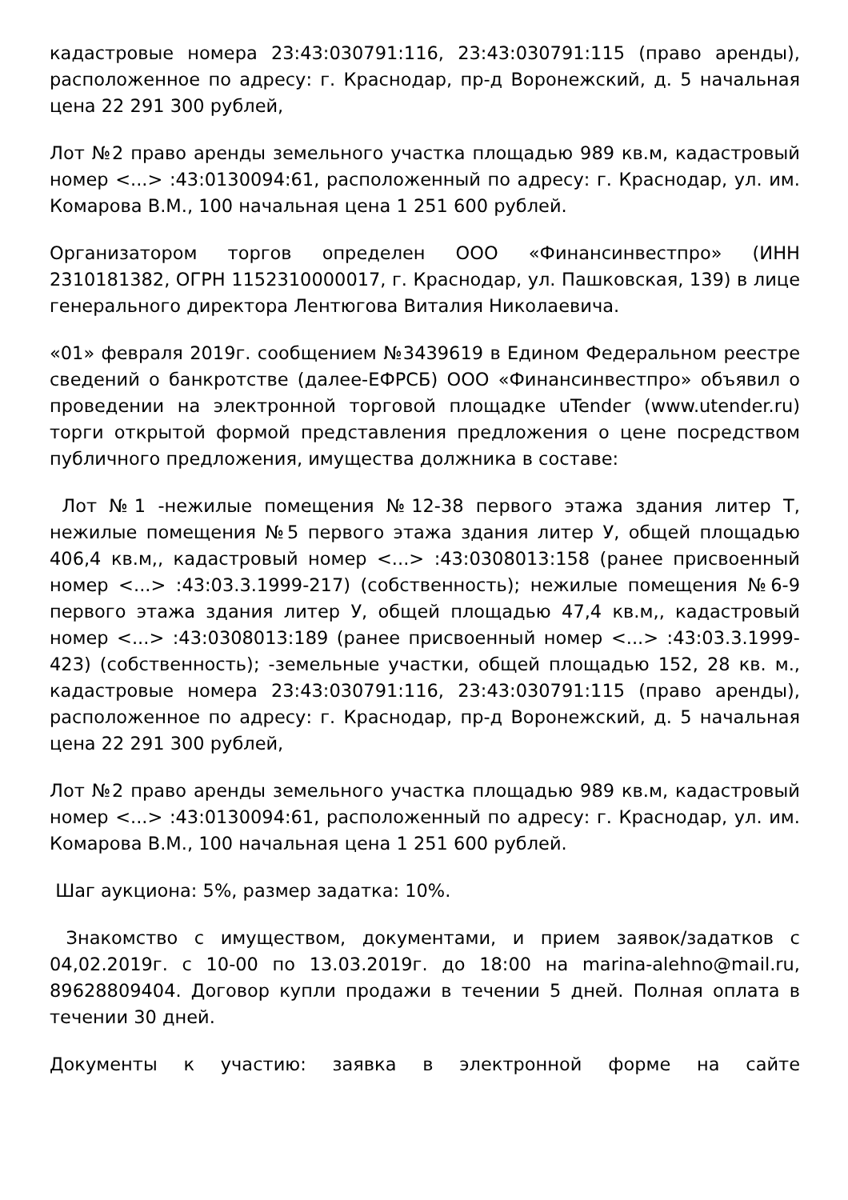кадастровые номера 23:43:030791:116, 23:43:030791:115 (право аренды), расположенное по адресу: г. Краснодар, пр-д Воронежский, д. 5 начальная цена 22 291 300 рублей,
Лот №2 право аренды земельного участка площадью 989 кв.м, кадастровый номер <...> :43:0130094:61, расположенный по адресу: г. Краснодар, ул. им. Комарова В.М., 100 начальная цена 1 251 600 рублей.
Организатором торгов определен ООО «Финансинвестпро» (ИНН 2310181382, ОГРН 1152310000017, г. Краснодар, ул. Пашковская, 139) в лице генерального директора Лентюгова Виталия Николаевича.
«01» февраля 2019г. сообщением №3439619 в Едином Федеральном реестре сведений о банкротстве (далее-ЕФРСБ) ООО «Финансинвестпро» объявил о проведении на электронной торговой площадке uTender (www.utender.ru) торги открытой формой представления предложения о цене посредством публичного предложения, имущества должника в составе:
Лот №1 -нежилые помещения №12-38 первого этажа здания литер Т, нежилые помещения №5 первого этажа здания литер У, общей площадью 406,4 кв.м,, кадастровый номер <...> :43:0308013:158 (ранее присвоенный номер <...> :43:03.3.1999-217) (собственность); нежилые помещения №6-9 первого этажа здания литер У, общей площадью 47,4 кв.м,, кадастровый номер <...> :43:0308013:189 (ранее присвоенный номер <...> :43:03.3.1999-423) (собственность); -земельные участки, общей площадью 152, 28 кв. м., кадастровые номера 23:43:030791:116, 23:43:030791:115 (право аренды), расположенное по адресу: г. Краснодар, пр-д Воронежский, д. 5 начальная цена 22 291 300 рублей,
Лот №2 право аренды земельного участка площадью 989 кв.м, кадастровый номер <...> :43:0130094:61, расположенный по адресу: г. Краснодар, ул. им. Комарова В.М., 100 начальная цена 1 251 600 рублей.
Шаг аукциона: 5%, размер задатка: 10%.
Знакомство с имуществом, документами, и прием заявок/задатков с 04,02.2019г. с 10-00 по 13.03.2019г. до 18:00 на marina-alehno@mail.ru, 89628809404. Договор купли продажи в течении 5 дней. Полная оплата в течении 30 дней.
Документы к участию: заявка в электронной форме на сайте